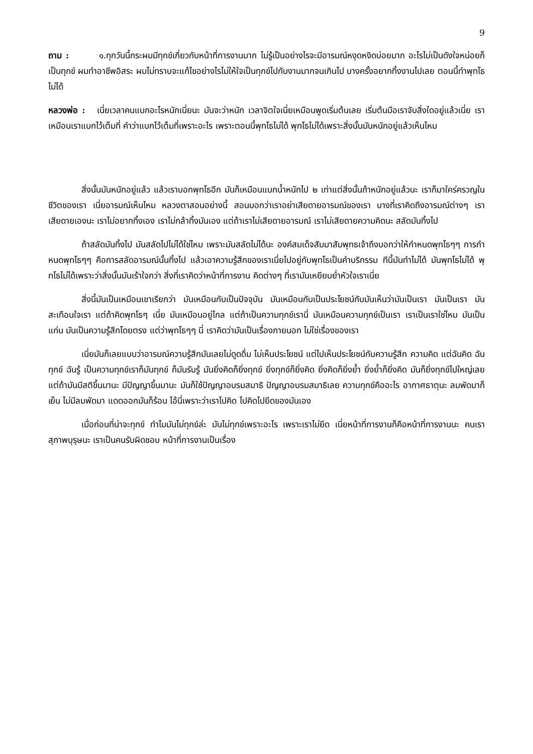9
ถาม : ๑.ทุกวันนี้กระผมมีทุกข์เกี่ยวกับหน้าที่การงานมาก ไม่รู้เป็นอย่างไรจะมีอารมณ์หงุดหงิดบ่อยมาก อะไรไม่เป็นดังใจหน่อยก็เป็นทุกข์ ผมทำอาชีพอิสระ ผมไม่ทราบจะแก้ไขอย่างไรไม่ให้ใจเป็นทุกข์ไปกับงานมากจนเกินไป บางครั้งอยากทิ้งงานไปเลย ตอนนี้ทำพุทโธไม่ได้
หลวงพ่อ : เนี่ยเวลาคนแบกอะไรหนักเนี่ยนะ มันจะว่าหนัก เวลาจิตใจเนี่ยเหมือนพูดเริ่มต้นเลย เริ่มต้นมือเราจับสิ่งใดอยู่แล้วเนี่ย เราเหมือนเราแบกไว้เต็มที่ คำว่าแบกไว้เต็มที่เพราะอะไร เพราะตอนนี้พุทโธไม่ได้ พุทโธไม่ได้เพราะสิ่งนั้นมันหนักอยู่แล้วเห็นไหม
สิ่งนั้นมันหนักอยู่แล้ว แล้วเราบอกพุทโธอีก มันก็เหมือนแบกน้ำหนักไป ๒ เท่าแต่สิ่งนั้นถ้าหนักอยู่แล้วนะ เราก็มาใคร่ครวญในชีวิตของเรา เนี่ยอารมณ์เห็นไหม หลวงตาสอนอย่างนี้ สอนบอกว่าเราอย่าเสียดายอารมณ์ของเรา บางที่เราคิดถึงอารมณ์ต่างๆ เราเสียดายเองนะ เราไม่อยากทิ้งเอง เราไม่กล้าทิ้งมันเอง แต่ถ้าเราไม่เสียดายอารมณ์ เราไม่เสียดายความคิดนะ สลัดมันทิ้งไป
ถ้าสลัดมันทิ้งไป มันสลัดไปไม่ได้ใช่ไหม เพราะมันสลัดไม่ได้นะ องค์สมเด็จสัมมาสัมพุทธเจ้าถึงบอกว่าให้กำหนดพุทโธๆๆ การกำหนดพุทโธๆๆ คือการสลัดอารมณ์นั้นทิ้งไป แล้วเอาความรู้สึกของเราเนี่ยไปอยู่กับพุทโธเป็นคำบริกรรม ทีนี้มันทำไม่ได้ มันพุทโธไม่ได้ พุทโธไม่ได้เพราะว่าสิ่งนั้นมันเร้าใจกว่า สิ่งที่เราคิดว่าหน้าที่การงาน คิดต่างๆ ที่เรามันเหยียบย่ำหัวใจเราเนี่ย
สิ่งนี้มันเป็นเหมือนเขาเรียกว่า มันเหมือนกับเป็นปัจจุบัน มันเหมือนกับเป็นประโยชน์กับมันเห็นว่ามันเป็นเรา มันเป็นเรา มันสะเทือนใจเรา แต่ถ้าคิดพุทโธๆ เนี่ย มันเหมือนอยู่ไกล แต่ถ้าเป็นความทุกข์เรานี่ มันเหมือนความทุกข์เป็นเรา เราเป็นเราใช่ไหม มันเป็นแก่น มันเป็นความรู้สึกโดยตรง แต่ว่าพุทโธๆๆ นี่ เราคิดว่ามันเป็นเรื่องภายนอก ไม่ใช่เรื่องของเรา
เนี่ยมันก็เลยแบบว่าอารมณ์ความรู้สึกมันเลยไม่ดูดดื่ม ไม่เห็นประโยชน์ แต่ไปเห็นประโยชน์กับความรู้สึก ความคิด แต่ฉันคิด ฉันทุกข์ ฉันรู้ เป็นความทุกข์เราก็มันทุกข์ ก็มันรับรู้ มันยิ่งคิดก็ยิ่งทุกข์ ยิ่งทุกข์ก็ยิ่งคิด ยิ่งคิดก็ยิ่งย้ำ ยิ่งย้ำก็ยิ่งคิด มันก็ยิ่งทุกข์ไปใหญ่เลย แต่ถ้ามันมีสติขึ้นมานะ มีปัญญาขึ้นมานะ มันก็ใช้ปัญญาอบรมสมาธิ ปัญญาอบรมสมาธิเลย ความทุกข์คืออะไร อากาศธาตุนะ ลมพัดมาก็เย็น ไม่มีลมพัดมา แดดออกมันก็ร้อน ไอ้นี่เพราะว่าเราไปคิด ไปคิดไปยึดของมันเอง
เมื่อก่อนที่น่าจะทุกข์ ทำไมมันไม่ทุกข์ล่ะ มันไม่ทุกข์เพราะอะไร เพราะเราไม่ยึด เนี่ยหน้าที่การงานก็คือหน้าที่การงานนะ คนเราสุภาพบุรุษนะ เราเป็นคนรับผิดชอบ หน้าที่การงานเป็นเรื่อง